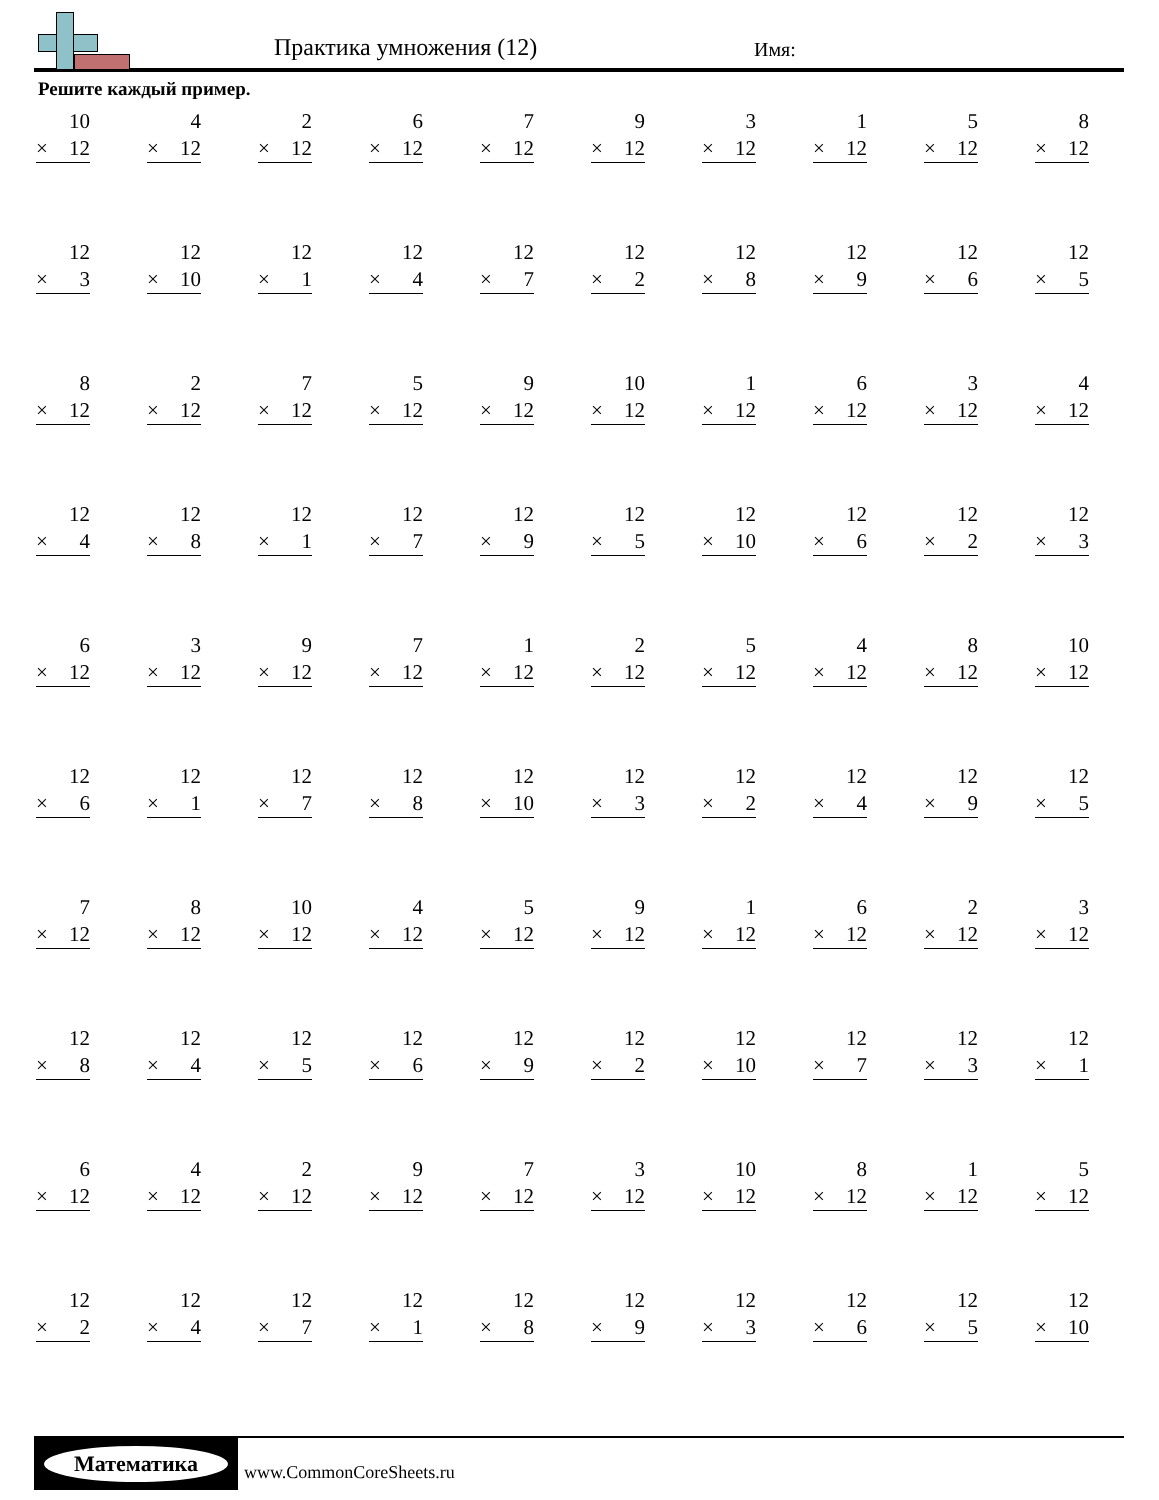Практика умножения (12) Имя:
Решите каждый пример.
| 10 × 12 | 4 × 12 | 2 × 12 | 6 × 12 | 7 × 12 | 9 × 12 | 3 × 12 | 1 × 12 | 5 × 12 | 8 × 12 |
| 12 × 3 | 12 × 10 | 12 × 1 | 12 × 4 | 12 × 7 | 12 × 2 | 12 × 8 | 12 × 9 | 12 × 6 | 12 × 5 |
| 8 × 12 | 2 × 12 | 7 × 12 | 5 × 12 | 9 × 12 | 10 × 12 | 1 × 12 | 6 × 12 | 3 × 12 | 4 × 12 |
| 12 × 4 | 12 × 8 | 12 × 1 | 12 × 7 | 12 × 9 | 12 × 5 | 12 × 10 | 12 × 6 | 12 × 2 | 12 × 3 |
| 6 × 12 | 3 × 12 | 9 × 12 | 7 × 12 | 1 × 12 | 2 × 12 | 5 × 12 | 4 × 12 | 8 × 12 | 10 × 12 |
| 12 × 6 | 12 × 1 | 12 × 7 | 12 × 8 | 12 × 10 | 12 × 3 | 12 × 2 | 12 × 4 | 12 × 9 | 12 × 5 |
| 7 × 12 | 8 × 12 | 10 × 12 | 4 × 12 | 5 × 12 | 9 × 12 | 1 × 12 | 6 × 12 | 2 × 12 | 3 × 12 |
| 12 × 8 | 12 × 4 | 12 × 5 | 12 × 6 | 12 × 9 | 12 × 2 | 12 × 10 | 12 × 7 | 12 × 3 | 12 × 1 |
| 6 × 12 | 4 × 12 | 2 × 12 | 9 × 12 | 7 × 12 | 3 × 12 | 10 × 12 | 8 × 12 | 1 × 12 | 5 × 12 |
| 12 × 2 | 12 × 4 | 12 × 7 | 12 × 1 | 12 × 8 | 12 × 9 | 12 × 3 | 12 × 6 | 12 × 5 | 12 × 10 |
Математика
www.CommonCoreSheets.ru